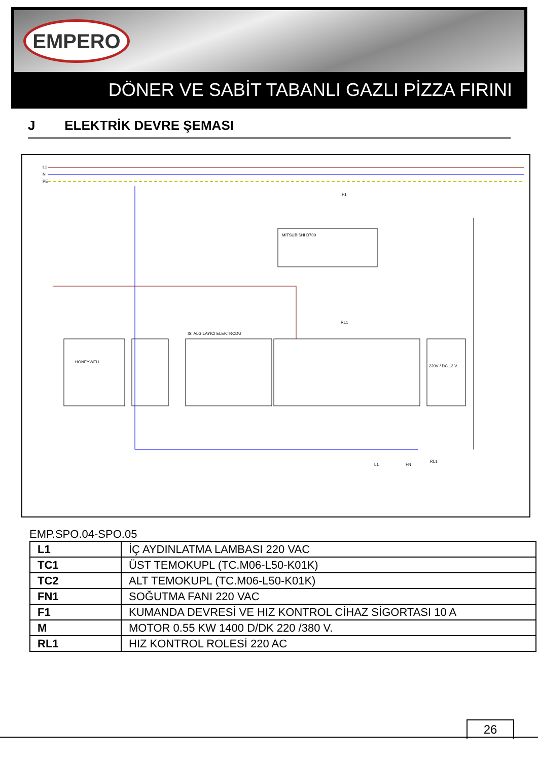EMPERO
DÖNER VE SABİT TABANLI GAZLI PİZZA FIRINI
J ELEKTRİK DEVRE ŞEMASI
L1
N
PE
MITSUBISHI D700
HONEYWELL
ISI ALGILAYICI ELEKTRODU
220V / DC.12 V.
F1
RL1
L1
FN
RL1
EMP.SPO.04-SPO.05
| L1 | İÇ AYDINLATMA LAMBASI 220 VAC |
| TC1 | ÜST TEMOKUPL (TC.M06-L50-K01K) |
| TC2 | ALT TEMOKUPL (TC.M06-L50-K01K) |
| FN1 | SOĞUTMA FANI 220 VAC |
| F1 | KUMANDA DEVRESİ VE HIZ KONTROL CİHAZ SİGORTASI 10 A |
| M | MOTOR 0.55 KW 1400 D/DK 220 /380 V. |
| RL1 | HIZ KONTROL ROLESİ 220 AC |
26